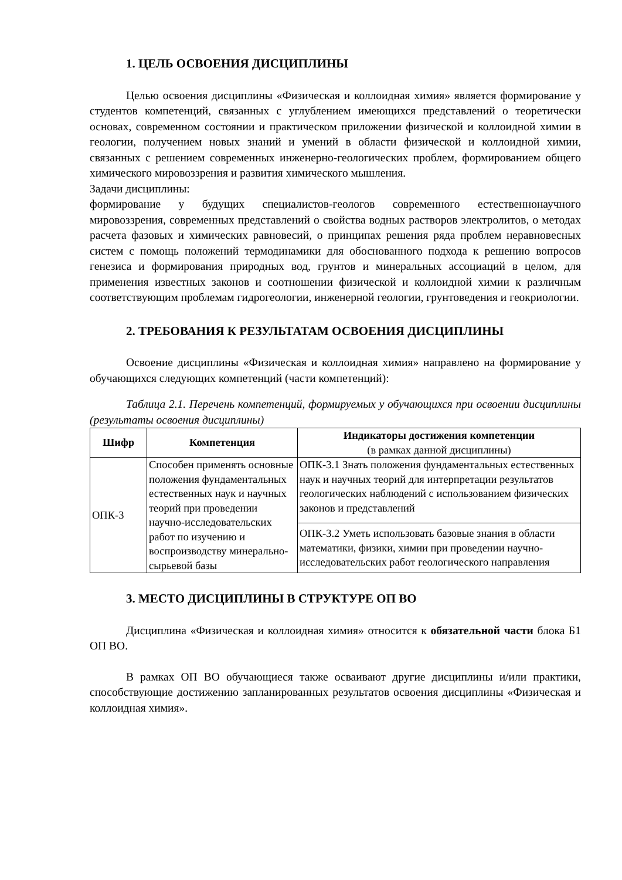1. ЦЕЛЬ ОСВОЕНИЯ ДИСЦИПЛИНЫ
Целью освоения дисциплины «Физическая и коллоидная химия» является формирование у студентов компетенций, связанных с углублением имеющихся представлений о теоретически основах, современном состоянии и практическом приложении физической и коллоидной химии в геологии, получением новых знаний и умений в области физической и коллоидной химии, связанных с решением современных инженерно-геологических проблем, формированием общего химического мировоззрения и развития химического мышления.
Задачи дисциплины:
формирование у будущих специалистов-геологов современного естественнонаучного мировоззрения, современных представлений о свойства водных растворов электролитов, о методах расчета фазовых и химических равновесий, о принципах решения ряда проблем неравновесных систем с помощь положений термодинамики для обоснованного подхода к решению вопросов генезиса и формирования природных вод, грунтов и минеральных ассоциаций в целом, для применения известных законов и соотношении физической и коллоидной химии к различным соответствующим проблемам гидрогеологии, инженерной геологии, грунтоведения и геокриологии.
2. ТРЕБОВАНИЯ К РЕЗУЛЬТАТАМ ОСВОЕНИЯ ДИСЦИПЛИНЫ
Освоение дисциплины «Физическая и коллоидная химия» направлено на формирование у обучающихся следующих компетенций (части компетенций):
Таблица 2.1. Перечень компетенций, формируемых у обучающихся при освоении дисциплины (результаты освоения дисциплины)
| Шифр | Компетенция | Индикаторы достижения компетенции (в рамках данной дисциплины) |
| --- | --- | --- |
| ОПК-3 | Способен применять основные положения фундаментальных естественных наук и научных теорий при проведении научно-исследовательских работ по изучению и воспроизводству минерально-сырьевой базы | ОПК-3.1 Знать положения фундаментальных естественных наук и научных теорий для интерпретации результатов геологических наблюдений с использованием физических законов и представлений |
| | | ОПК-3.2 Уметь использовать базовые знания в области математики, физики, химии при проведении научно-исследовательских работ геологического направления |
3. МЕСТО ДИСЦИПЛИНЫ В СТРУКТУРЕ ОП ВО
Дисциплина «Физическая и коллоидная химия» относится к обязательной части блока Б1 ОП ВО.
В рамках ОП ВО обучающиеся также осваивают другие дисциплины и/или практики, способствующие достижению запланированных результатов освоения дисциплины «Физическая и коллоидная химия».